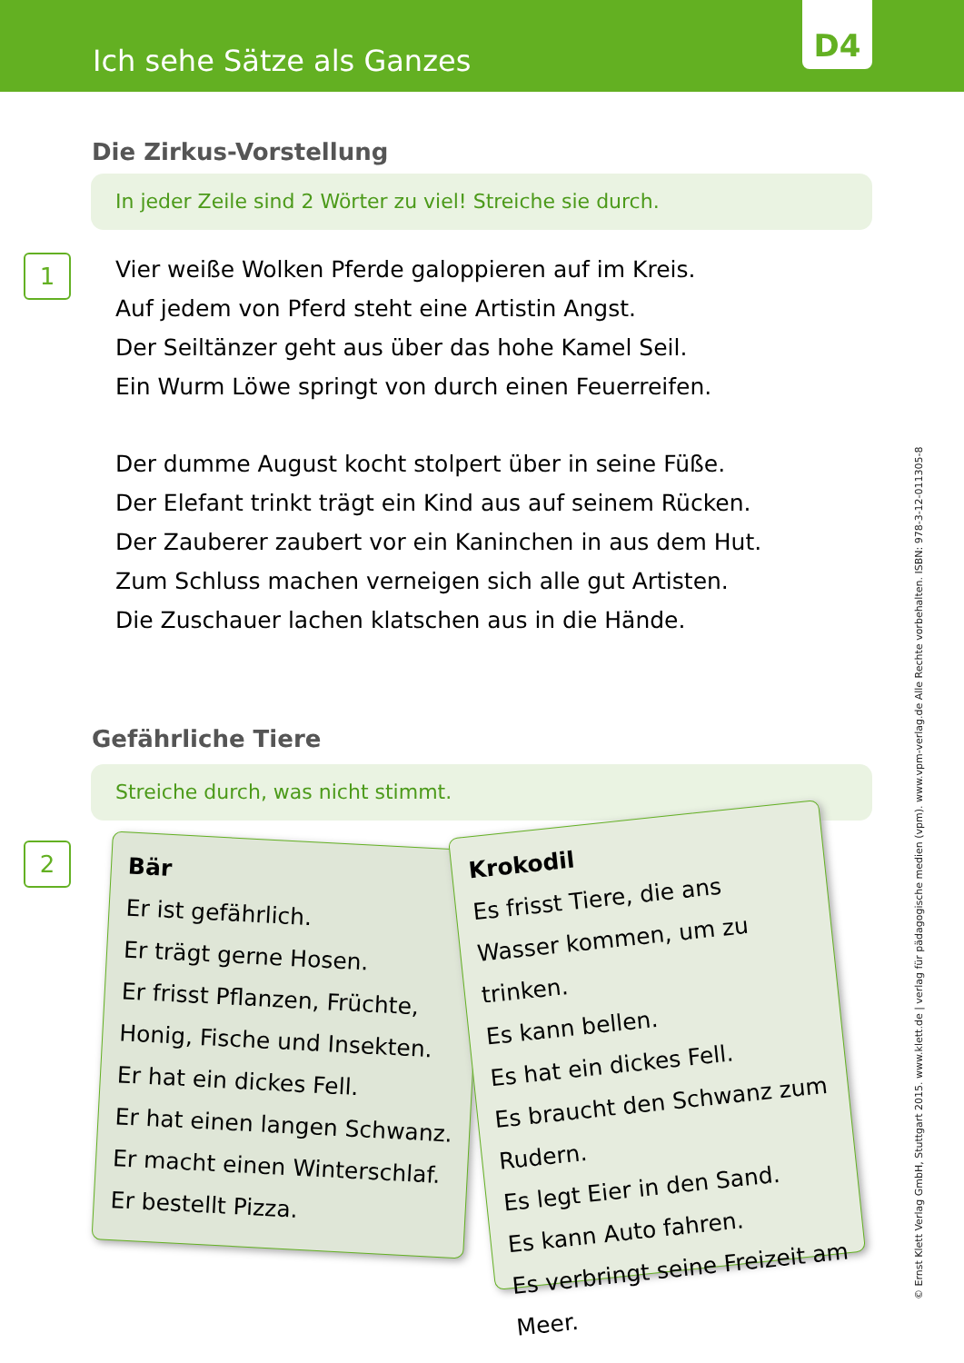Ich sehe Sätze als Ganzes
D4
Die Zirkus-Vorstellung
In jeder Zeile sind 2 Wörter zu viel! Streiche sie durch.
1
Vier weiße Wolken Pferde galoppieren auf im Kreis.
Auf jedem von Pferd steht eine Artistin Angst.
Der Seiltänzer geht aus über das hohe Kamel Seil.
Ein Wurm Löwe springt von durch einen Feuerreifen.
Der dumme August kocht stolpert über in seine Füße.
Der Elefant trinkt trägt ein Kind aus auf seinem Rücken.
Der Zauberer zaubert vor ein Kaninchen in aus dem Hut.
Zum Schluss machen verneigen sich alle gut Artisten.
Die Zuschauer lachen klatschen aus in die Hände.
Gefährliche Tiere
Streiche durch, was nicht stimmt.
2
Bär
Er ist gefährlich.
Er trägt gerne Hosen.
Er frisst Pflanzen, Früchte, Honig, Fische und Insekten.
Er hat ein dickes Fell.
Er hat einen langen Schwanz.
Er macht einen Winterschlaf.
Er bestellt Pizza.
Krokodil
Es frisst Tiere, die ans Wasser kommen, um zu trinken.
Es kann bellen.
Es hat ein dickes Fell.
Es braucht den Schwanz zum Rudern.
Es legt Eier in den Sand.
Es kann Auto fahren.
Es verbringt seine Freizeit am Meer.
© Ernst Klett Verlag GmbH, Stuttgart 2015. www.klett.de | verlag für pädagogische medien (vpm). www.vpm-verlag.de Alle Rechte vorbehalten. ISBN: 978-3-12-011305-8